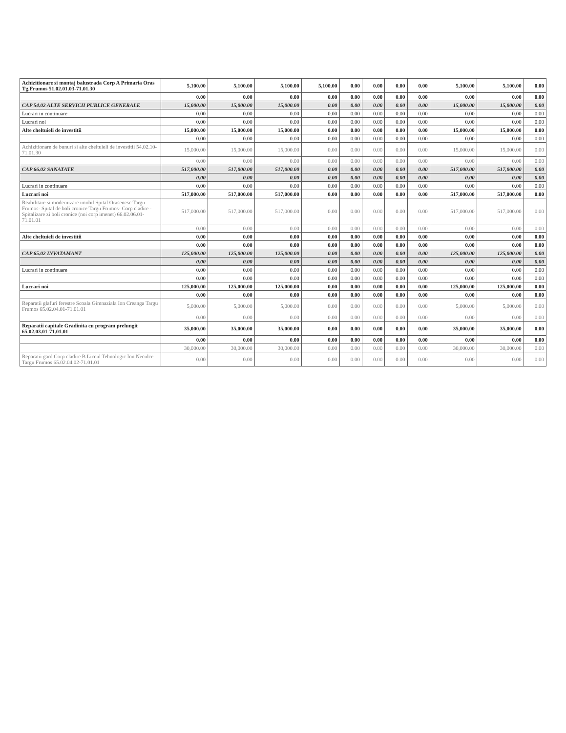| Achizitionare si montaj balustrada Corp A Primaria Oras Tg.Frumos 51.02.01.03-71.01.30 | 5,100.00 | 5,100.00 | 5,100.00 | 5,100.00 | 0.00 | 0.00 | 0.00 | 0.00 | 5,100.00 | 5,100.00 | 0.00 |
| | 0.00 | 0.00 | 0.00 | 0.00 | 0.00 | 0.00 | 0.00 | 0.00 | 0.00 | 0.00 | 0.00 |
| CAP 54.02 ALTE SERVICII PUBLICE GENERALE | 15,000.00 | 15,000.00 | 15,000.00 | 0.00 | 0.00 | 0.00 | 0.00 | 0.00 | 15,000.00 | 15,000.00 | 0.00 |
| Lucrari in continuare | 0.00 | 0.00 | 0.00 | 0.00 | 0.00 | 0.00 | 0.00 | 0.00 | 0.00 | 0.00 | 0.00 |
| Lucrari noi | 0.00 | 0.00 | 0.00 | 0.00 | 0.00 | 0.00 | 0.00 | 0.00 | 0.00 | 0.00 | 0.00 |
| Alte cheltuieli de investitii | 15,000.00 | 15,000.00 | 15,000.00 | 0.00 | 0.00 | 0.00 | 0.00 | 0.00 | 15,000.00 | 15,000.00 | 0.00 |
| | 0.00 | 0.00 | 0.00 | 0.00 | 0.00 | 0.00 | 0.00 | 0.00 | 0.00 | 0.00 | 0.00 |
| Achizitionare de bunuri si alte cheltuieli de investitii 54.02.10-71.01.30 | 15,000.00 | 15,000.00 | 15,000.00 | 0.00 | 0.00 | 0.00 | 0.00 | 0.00 | 15,000.00 | 15,000.00 | 0.00 |
| | 0.00 | 0.00 | 0.00 | 0.00 | 0.00 | 0.00 | 0.00 | 0.00 | 0.00 | 0.00 | 0.00 |
| CAP 66.02 SANATATE | 517,000.00 | 517,000.00 | 517,000.00 | 0.00 | 0.00 | 0.00 | 0.00 | 0.00 | 517,000.00 | 517,000.00 | 0.00 |
| | 0.00 | 0.00 | 0.00 | 0.00 | 0.00 | 0.00 | 0.00 | 0.00 | 0.00 | 0.00 | 0.00 |
| Lucrari in continuare | 0.00 | 0.00 | 0.00 | 0.00 | 0.00 | 0.00 | 0.00 | 0.00 | 0.00 | 0.00 | 0.00 |
| Lucrari noi | 517,000.00 | 517,000.00 | 517,000.00 | 0.00 | 0.00 | 0.00 | 0.00 | 0.00 | 517,000.00 | 517,000.00 | 0.00 |
| Reabilitare si modernizare imobil Spital Orasenesc Targu Frumos- Spital de boli cronice Targu Frumos- Corp cladire - Spitalizare zi boli cronice (noi corp imenet) 66.02.06.01-71.01.01 | 517,000.00 | 517,000.00 | 517,000.00 | 0.00 | 0.00 | 0.00 | 0.00 | 0.00 | 517,000.00 | 517,000.00 | 0.00 |
| | 0.00 | 0.00 | 0.00 | 0.00 | 0.00 | 0.00 | 0.00 | 0.00 | 0.00 | 0.00 | 0.00 |
| Alte cheltuieli de investitii | 0.00 | 0.00 | 0.00 | 0.00 | 0.00 | 0.00 | 0.00 | 0.00 | 0.00 | 0.00 | 0.00 |
| | 0.00 | 0.00 | 0.00 | 0.00 | 0.00 | 0.00 | 0.00 | 0.00 | 0.00 | 0.00 | 0.00 |
| CAP 65.02 INVATAMANT | 125,000.00 | 125,000.00 | 125,000.00 | 0.00 | 0.00 | 0.00 | 0.00 | 0.00 | 125,000.00 | 125,000.00 | 0.00 |
| | 0.00 | 0.00 | 0.00 | 0.00 | 0.00 | 0.00 | 0.00 | 0.00 | 0.00 | 0.00 | 0.00 |
| Lucrari in continuare | 0.00 | 0.00 | 0.00 | 0.00 | 0.00 | 0.00 | 0.00 | 0.00 | 0.00 | 0.00 | 0.00 |
| | 0.00 | 0.00 | 0.00 | 0.00 | 0.00 | 0.00 | 0.00 | 0.00 | 0.00 | 0.00 | 0.00 |
| Lucrari noi | 125,000.00 | 125,000.00 | 125,000.00 | 0.00 | 0.00 | 0.00 | 0.00 | 0.00 | 125,000.00 | 125,000.00 | 0.00 |
| | 0.00 | 0.00 | 0.00 | 0.00 | 0.00 | 0.00 | 0.00 | 0.00 | 0.00 | 0.00 | 0.00 |
| Reparatii glafuri ferestre Scoala Gimnaziala Ion Creanga Targu Frumos 65.02.04.01-71.01.01 | 5,000.00 | 5,000.00 | 5,000.00 | 0.00 | 0.00 | 0.00 | 0.00 | 0.00 | 5,000.00 | 5,000.00 | 0.00 |
| | 0.00 | 0.00 | 0.00 | 0.00 | 0.00 | 0.00 | 0.00 | 0.00 | 0.00 | 0.00 | 0.00 |
| Reparatii capitale Gradinita cu program prelungit 65.02.03.01-71.01.01 | 35,000.00 | 35,000.00 | 35,000.00 | 0.00 | 0.00 | 0.00 | 0.00 | 0.00 | 35,000.00 | 35,000.00 | 0.00 |
| | 0.00 | 0.00 | 0.00 | 0.00 | 0.00 | 0.00 | 0.00 | 0.00 | 0.00 | 0.00 | 0.00 |
| | 30,000.00 | 30,000.00 | 30,000.00 | 0.00 | 0.00 | 0.00 | 0.00 | 0.00 | 30,000.00 | 30,000.00 | 0.00 |
| Reparatii gard Corp cladire B Liceul Tehnologic Ion Neculce Targu Frumos 65.02.04.02-71.01.01 | 0.00 | 0.00 | 0.00 | 0.00 | 0.00 | 0.00 | 0.00 | 0.00 | 0.00 | 0.00 | 0.00 |